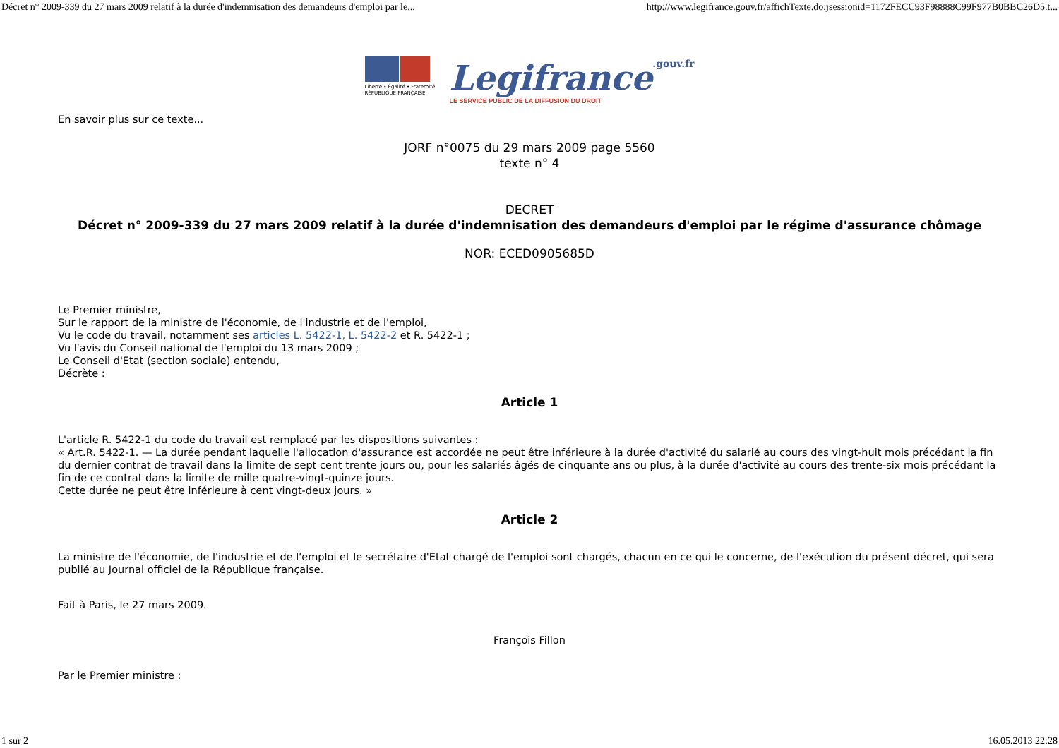Décret n° 2009-339 du 27 mars 2009 relatif à la durée d'indemnisation des demandeurs d'emploi par le... http://www.legifrance.gouv.fr/affichTexte.do;jsessionid=1172FECC93F98888C99F977B0BBC26D5.t...
Liberté • Égalité • Fraternité
RÉPUBLIQUE FRANÇAISE
Legifrance.gouv.fr
LE SERVICE PUBLIC DE LA DIFFUSION DU DROIT
En savoir plus sur ce texte...
JORF n°0075 du 29 mars 2009 page 5560
texte n° 4
DECRET
Décret n° 2009-339 du 27 mars 2009 relatif à la durée d'indemnisation des demandeurs d'emploi par le régime d'assurance chômage
NOR: ECED0905685D
Le Premier ministre,
Sur le rapport de la ministre de l'économie, de l'industrie et de l'emploi,
Vu le code du travail, notamment ses articles L. 5422-1, L. 5422-2 et R. 5422-1 ;
Vu l'avis du Conseil national de l'emploi du 13 mars 2009 ;
Le Conseil d'Etat (section sociale) entendu,
Décrète :
Article 1
L'article R. 5422-1 du code du travail est remplacé par les dispositions suivantes :
« Art.R. 5422-1. — La durée pendant laquelle l'allocation d'assurance est accordée ne peut être inférieure à la durée d'activité du salarié au cours des vingt-huit mois précédant la fin du dernier contrat de travail dans la limite de sept cent trente jours ou, pour les salariés âgés de cinquante ans ou plus, à la durée d'activité au cours des trente-six mois précédant la fin de ce contrat dans la limite de mille quatre-vingt-quinze jours.
Cette durée ne peut être inférieure à cent vingt-deux jours. »
Article 2
La ministre de l'économie, de l'industrie et de l'emploi et le secrétaire d'Etat chargé de l'emploi sont chargés, chacun en ce qui le concerne, de l'exécution du présent décret, qui sera publié au Journal officiel de la République française.
Fait à Paris, le 27 mars 2009.
François Fillon
Par le Premier ministre :
1 sur 2 16.05.2013 22:28